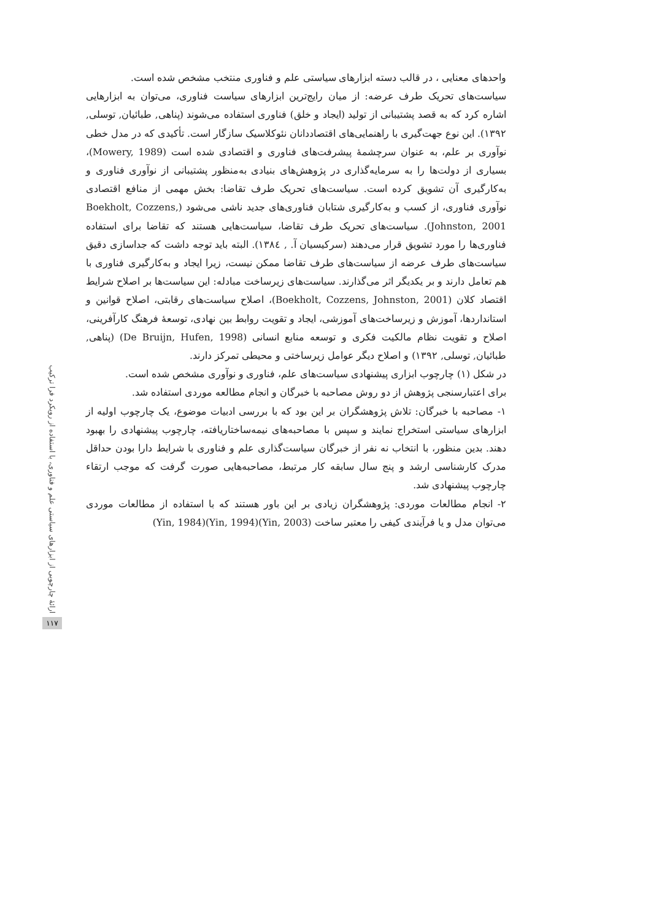واحدهای معنایی ، در قالب دسته ابزارهای سیاستی علم و فناوری منتخب مشخص شده است.
سیاست‌های تحریک طرف عرضه: از میان رایج‌ترین ابزارهای سیاست فناوری، می‌توان به ابزارهایی اشاره کرد که به قصد پشتیبانی از تولید (ایجاد و خلق) فناوری استفاده می‌شوند (پناهی, طبائیان, توسلی, ۱۳۹۲). این نوع جهت‌گیری با راهنمایی‌های اقتصاددانان نئوکلاسیک سازگار است. تأکیدی که در مدل خطی نوآوری بر علم، به عنوان سرچشمهٔ پیشرفت‌های فناوری و اقتصادی شده است (Mowery, 1989)، بسیاری از دولت‌ها را به سرمایه‌گذاری در پژوهش‌های بنیادی به‌منظور پشتیبانی از نوآوری فناوری و به‌کارگیری آن تشویق کرده است. سیاست‌های تحریک طرف تقاضا: بخش مهمی از منافع اقتصادی نوآوری فناوری، از کسب و به‌کارگیری شتابان فناوری‌های جدید ناشی می‌شود (Boekholt, Cozzens, Johnston, 2001). سیاست‌های تحریک طرف تقاضا، سیاست‌هایی هستند که تقاضا برای استفاده فناوری‌ها را مورد تشویق قرار می‌دهند (سرکیسیان آ. , ۱۳۸٤). البته باید توجه داشت که جداسازی دقیق سیاست‌های طرف عرضه از سیاست‌های طرف تقاضا ممکن نیست، زیرا ایجاد و به‌کارگیری فناوری با هم تعامل دارند و بر یکدیگر اثر می‌گذارند. سیاست‌های زیرساخت مبادله: این سیاست‌ها بر اصلاح شرایط اقتصاد کلان (Boekholt, Cozzens, Johnston, 2001)، اصلاح سیاست‌های رقابتی، اصلاح قوانین و استانداردها، آموزش و زیرساخت‌های آموزشی، ایجاد و تقویت روابط بین نهادی، توسعهٔ فرهنگ کارآفرینی، اصلاح و تقویت نظام مالکیت فکری و توسعه منابع انسانی (De Bruijn, Hufen, 1998) (پناهی, طبائیان, توسلی, ۱۳۹۲) و اصلاح دیگر عوامل زیرساختی و محیطی تمرکز دارند.
در شکل (۱) چارچوب ابزاری پیشنهادی سیاست‌های علم، فناوری و نوآوری مشخص شده است.
برای اعتبارسنجی پژوهش از دو روش مصاحبه با خبرگان و انجام مطالعه موردی استفاده شد.
۱- مصاحبه با خبرگان: تلاش پژوهشگران بر این بود که با بررسی ادبیات موضوع، یک چارچوب اولیه از ابزارهای سیاستی استخراج نمایند و سپس با مصاحبه‌های نیمه‌ساختاریافته، چارچوب پیشنهادی را بهبود دهند. بدین منظور، با انتخاب نه نفر از خبرگان سیاست‌گذاری علم و فناوری با شرایط دارا بودن حداقل مدرک کارشناسی ارشد و پنج سال سابقه کار مرتبط، مصاحبه‌هایی صورت گرفت که موجب ارتقاء چارچوب پیشنهادی شد.
۲- انجام مطالعات موردی: پژوهشگران زیادی بر این باور هستند که با استفاده از مطالعات موردی می‌توان مدل و یا فرآیندی کیفی را معتبر ساخت (Yin, 2003)(Yin, 1994)(Yin, 1984)
ارائهٔ چارچوبی از ابزارهای سیاستی علم و فناوری، با استفاده از رویکرد فرا ترکیب
۱۱۷